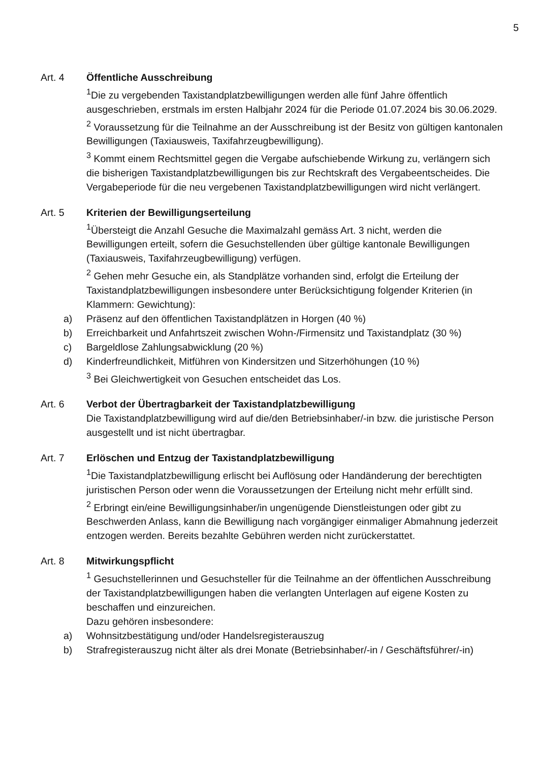5
Art. 4 Öffentliche Ausschreibung
<sup>1</sup> Die zu vergebenden Taxistandplatzbewilligungen werden alle fünf Jahre öffentlich ausgeschrieben, erstmals im ersten Halbjahr 2024 für die Periode 01.07.2024 bis 30.06.2029.
<sup>2</sup> Voraussetzung für die Teilnahme an der Ausschreibung ist der Besitz von gültigen kantonalen Bewilligungen (Taxiausweis, Taxifahrzeugbewilligung).
<sup>3</sup> Kommt einem Rechtsmittel gegen die Vergabe aufschiebende Wirkung zu, verlängern sich die bisherigen Taxistandplatzbewilligungen bis zur Rechtskraft des Vergabeentscheides. Die Vergabeperiode für die neu vergebenen Taxistandplatzbewilligungen wird nicht verlängert.
Art. 5 Kriterien der Bewilligungserteilung
<sup>1</sup> Übersteigt die Anzahl Gesuche die Maximalzahl gemäss Art. 3 nicht, werden die Bewilligungen erteilt, sofern die Gesuchstellenden über gültige kantonale Bewilligungen (Taxiausweis, Taxifahrzeugbewilligung) verfügen.
<sup>2</sup> Gehen mehr Gesuche ein, als Standplätze vorhanden sind, erfolgt die Erteilung der Taxistandplatzbewilligungen insbesondere unter Berücksichtigung folgender Kriterien (in Klammern: Gewichtung):
a) Präsenz auf den öffentlichen Taxistandplätzen in Horgen (40 %)
b) Erreichbarkeit und Anfahrtszeit zwischen Wohn-/Firmensitz und Taxistandplatz (30 %)
c) Bargeldlose Zahlungsabwicklung (20 %)
d) Kinderfreundlichkeit, Mitführen von Kindersitzen und Sitzerhöhungen (10 %)
<sup>3</sup> Bei Gleichwertigkeit von Gesuchen entscheidet das Los.
Art. 6 Verbot der Übertragbarkeit der Taxistandplatzbewilligung
Die Taxistandplatzbewilligung wird auf die/den Betriebsinhaber/-in bzw. die juristische Person ausgestellt und ist nicht übertragbar.
Art. 7 Erlöschen und Entzug der Taxistandplatzbewilligung
<sup>1</sup> Die Taxistandplatzbewilligung erlischt bei Auflösung oder Handänderung der berechtigten juristischen Person oder wenn die Voraussetzungen der Erteilung nicht mehr erfüllt sind.
<sup>2</sup> Erbringt ein/eine Bewilligungsinhaber/in ungenügende Dienstleistungen oder gibt zu Beschwerden Anlass, kann die Bewilligung nach vorgängiger einmaliger Abmahnung jederzeit entzogen werden. Bereits bezahlte Gebühren werden nicht zurückerstattet.
Art. 8 Mitwirkungspflicht
<sup>1</sup> Gesuchstellerinnen und Gesuchsteller für die Teilnahme an der öffentlichen Ausschreibung der Taxistandplatzbewilligungen haben die verlangten Unterlagen auf eigene Kosten zu beschaffen und einzureichen.
Dazu gehören insbesondere:
a) Wohnsitzbestätigung und/oder Handelsregisterauszug
b) Strafregisterauszug nicht älter als drei Monate (Betriebsinhaber/-in / Geschäftsführer/-in)